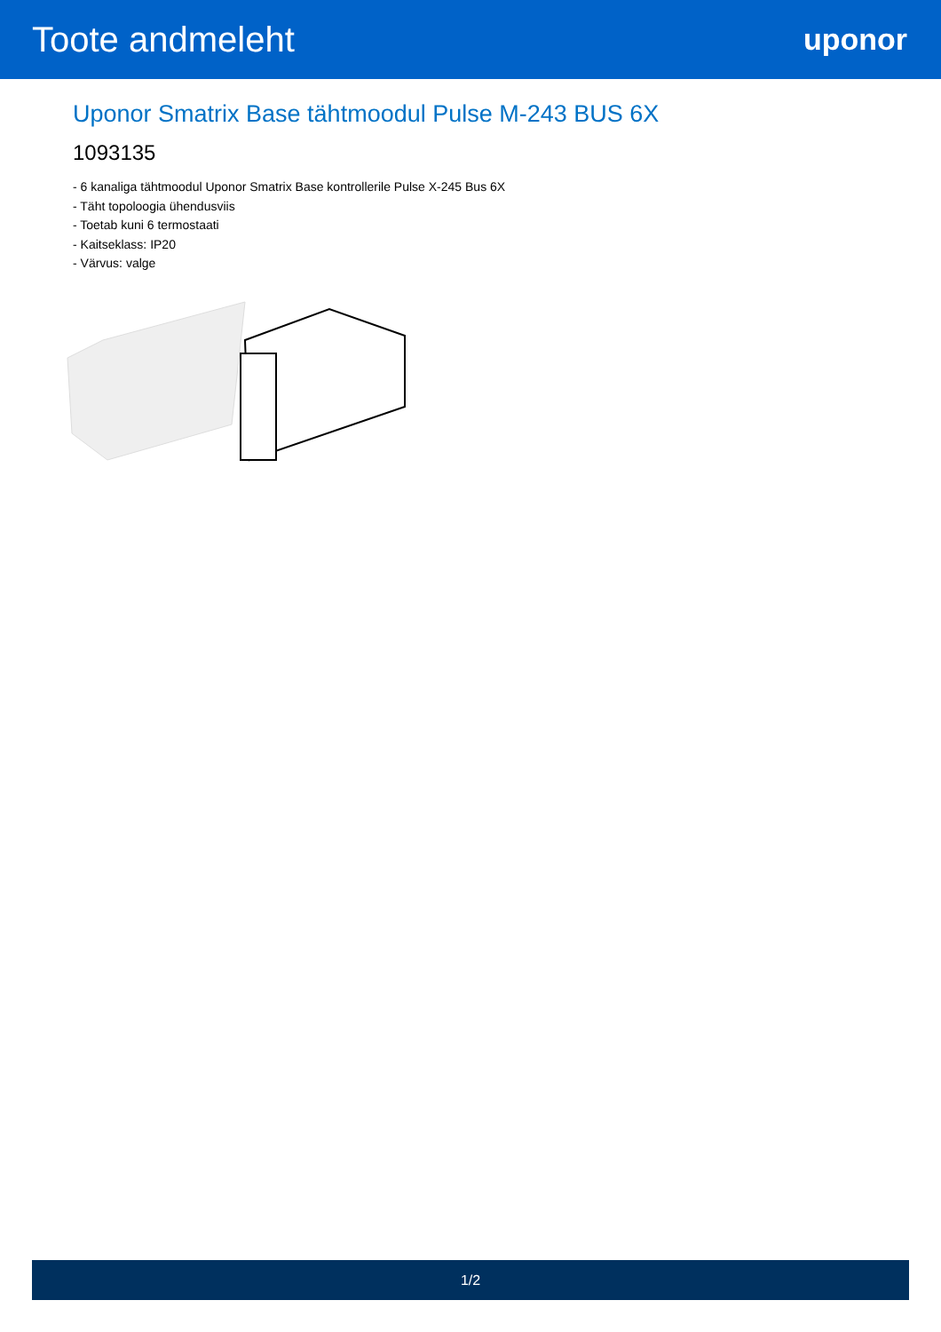Toote andmeleht
uponor
Uponor Smatrix Base tähtmoodul Pulse M-243 BUS 6X
1093135
- 6 kanaliga tähtmoodul Uponor Smatrix Base kontrollerile Pulse X-245 Bus 6X
- Täht topoloogia ühendusviis
- Toetab kuni 6 termostaati
- Kaitseklass: IP20
- Värvus: valge
1/2